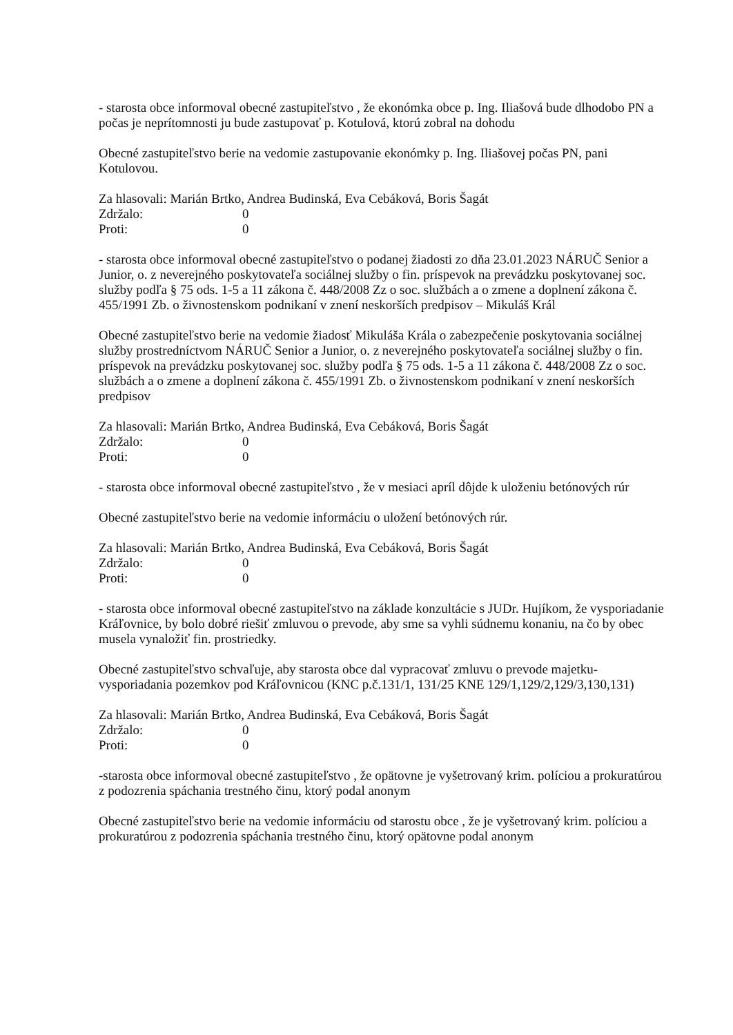- starosta obce informoval obecné zastupiteľstvo , že ekonómka obce p. Ing. Iliašová bude dlhodobo PN a počas je neprítomnosti ju bude zastupovať p. Kotulová, ktorú zobral na dohodu
Obecné zastupiteľstvo berie na vedomie zastupovanie ekonómky p. Ing. Iliašovej počas PN, pani Kotulovou.
Za hlasovali: Marián Brtko, Andrea Budinská, Eva Cebáková, Boris Šagát
Zdržalo: 0
Proti: 0
- starosta obce informoval obecné zastupiteľstvo o podanej žiadosti zo dňa 23.01.2023 NÁRUČ Senior a Junior, o. z neverejného poskytovateľa sociálnej služby o fin. príspevok na prevádzku poskytovanej soc. služby podľa § 75 ods. 1-5 a 11 zákona č. 448/2008 Zz o soc. službách a o zmene a doplnení zákona č. 455/1991 Zb. o živnostenskom podnikaní v znení neskorších predpisov – Mikuláš Král
Obecné zastupiteľstvo berie na vedomie žiadosť Mikuláša Krála o zabezpečenie poskytovania sociálnej služby prostredníctvom NÁRUČ Senior a Junior, o. z neverejného poskytovateľa sociálnej služby o fin. príspevok na prevádzku poskytovanej soc. služby podľa § 75 ods. 1-5 a 11 zákona č. 448/2008 Zz o soc. službách a o zmene a doplnení zákona č. 455/1991 Zb. o živnostenskom podnikaní v znení neskorších predpisov
Za hlasovali: Marián Brtko, Andrea Budinská, Eva Cebáková, Boris Šagát
Zdržalo: 0
Proti: 0
- starosta obce informoval obecné zastupiteľstvo , že v mesiaci apríl dôjde k uloženiu betónových rúr
Obecné zastupiteľstvo berie na vedomie informáciu o uložení betónových rúr.
Za hlasovali: Marián Brtko, Andrea Budinská, Eva Cebáková, Boris Šagát
Zdržalo: 0
Proti: 0
- starosta obce informoval obecné zastupiteľstvo na základe konzultácie s JUDr. Hujíkom, že vysporiadanie Kráľovnice, by bolo dobré riešiť zmluvou o prevode, aby sme sa vyhli súdnemu konaniu, na čo by obec musela vynaložiť fin. prostriedky.
Obecné zastupiteľstvo schvaľuje, aby starosta obce dal vypracovať zmluvu o prevode majetku- vysporiadania pozemkov pod Kráľovnicou (KNC p.č.131/1, 131/25 KNE 129/1,129/2,129/3,130,131)
Za hlasovali: Marián Brtko, Andrea Budinská, Eva Cebáková, Boris Šagát
Zdržalo: 0
Proti: 0
-starosta obce informoval obecné zastupiteľstvo , že opätovne je vyšetrovaný krim. políciou a prokuratúrou z podozrenia spáchania trestného činu, ktorý podal anonym
Obecné zastupiteľstvo berie na vedomie informáciu od starostu obce , že je vyšetrovaný krim. políciou a prokuratúrou z podozrenia spáchania trestného činu, ktorý opätovne podal anonym